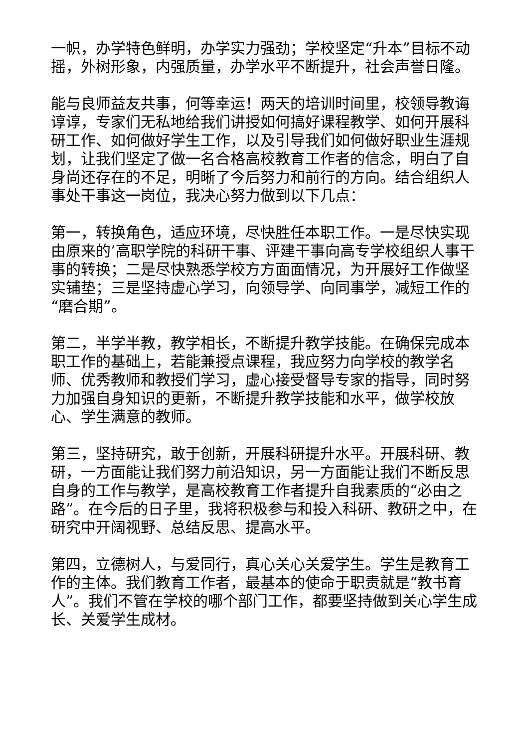一帜，办学特色鲜明，办学实力强劲；学校坚定“升本”目标不动摇，外树形象，内强质量，办学水平不断提升，社会声誉日隆。
能与良师益友共事，何等幸运！两天的培训时间里，校领导教诲谆谆，专家们无私地给我们讲授如何搞好课程教学、如何开展科研工作、如何做好学生工作，以及引导我们如何做好职业生涯规划，让我们坚定了做一名合格高校教育工作者的信念，明白了自身尚还存在的不足，明晰了今后努力和前行的方向。结合组织人事处干事这一岗位，我决心努力做到以下几点：
第一，转换角色，适应环境，尽快胜任本职工作。一是尽快实现由原来的’高职学院的科研干事、评建干事向高专学校组织人事干事的转换；二是尽快熟悉学校方方面面情况，为开展好工作做坚实铺垫；三是坚持虚心学习，向领导学、向同事学，减短工作的“磨合期”。
第二，半学半教，教学相长，不断提升教学技能。在确保完成本职工作的基础上，若能兼授点课程，我应努力向学校的教学名师、优秀教师和教授们学习，虚心接受督导专家的指导，同时努力加强自身知识的更新，不断提升教学技能和水平，做学校放心、学生满意的教师。
第三，坚持研究，敢于创新，开展科研提升水平。开展科研、教研，一方面能让我们努力前沿知识，另一方面能让我们不断反思自身的工作与教学，是高校教育工作者提升自我素质的“必由之路”。在今后的日子里，我将积极参与和投入科研、教研之中，在研究中开阔视野、总结反思、提高水平。
第四，立德树人，与爱同行，真心关心关爱学生。学生是教育工作的主体。我们教育工作者，最基本的使命于职责就是“教书育人”。我们不管在学校的哪个部门工作，都要坚持做到关心学生成长、关爱学生成材。